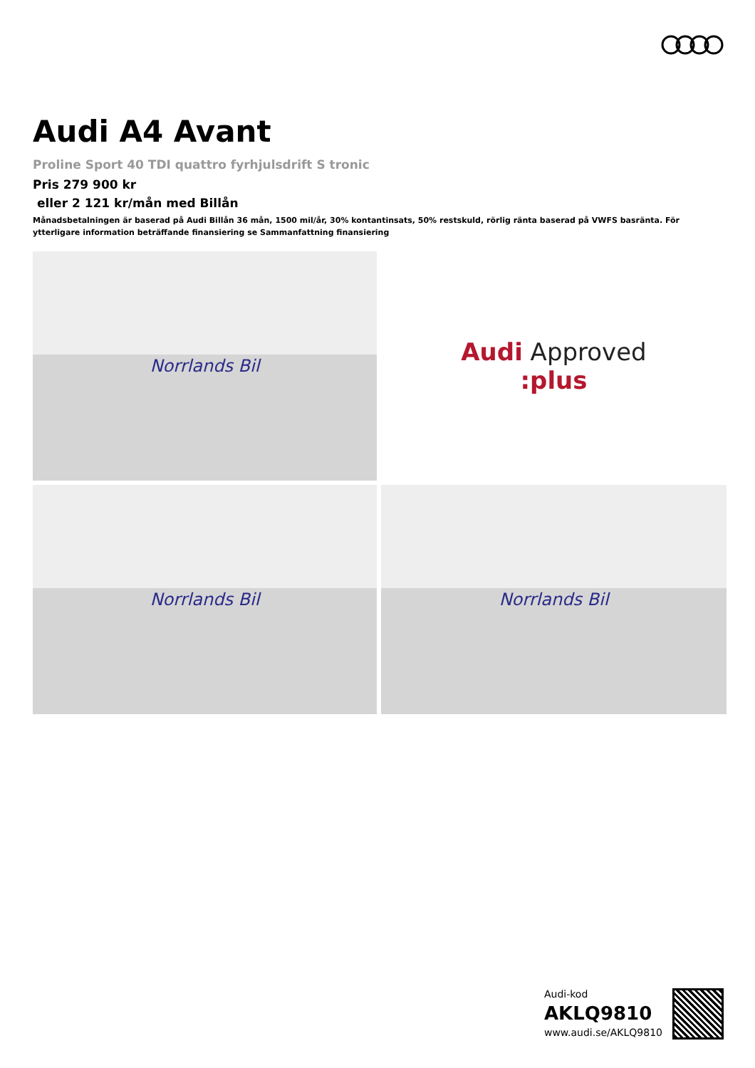Audi A4 Avant
Proline Sport 40 TDI quattro fyrhjulsdrift S tronic
Pris 279 900 kr
eller 2 121 kr/mån med Billån
Månadsbetalningen är baserad på Audi Billån 36 mån, 1500 mil/år, 30% kontantinsats, 50% restskuld, rörlig ränta baserad på VWFS basränta. För ytterligare information beträffande finansiering se Sammanfattning finansiering
Norrlands Bil
Audi Approved
:plus
Norrlands Bil
Norrlands Bil
Audi-kod
AKLQ9810
www.audi.se/AKLQ9810